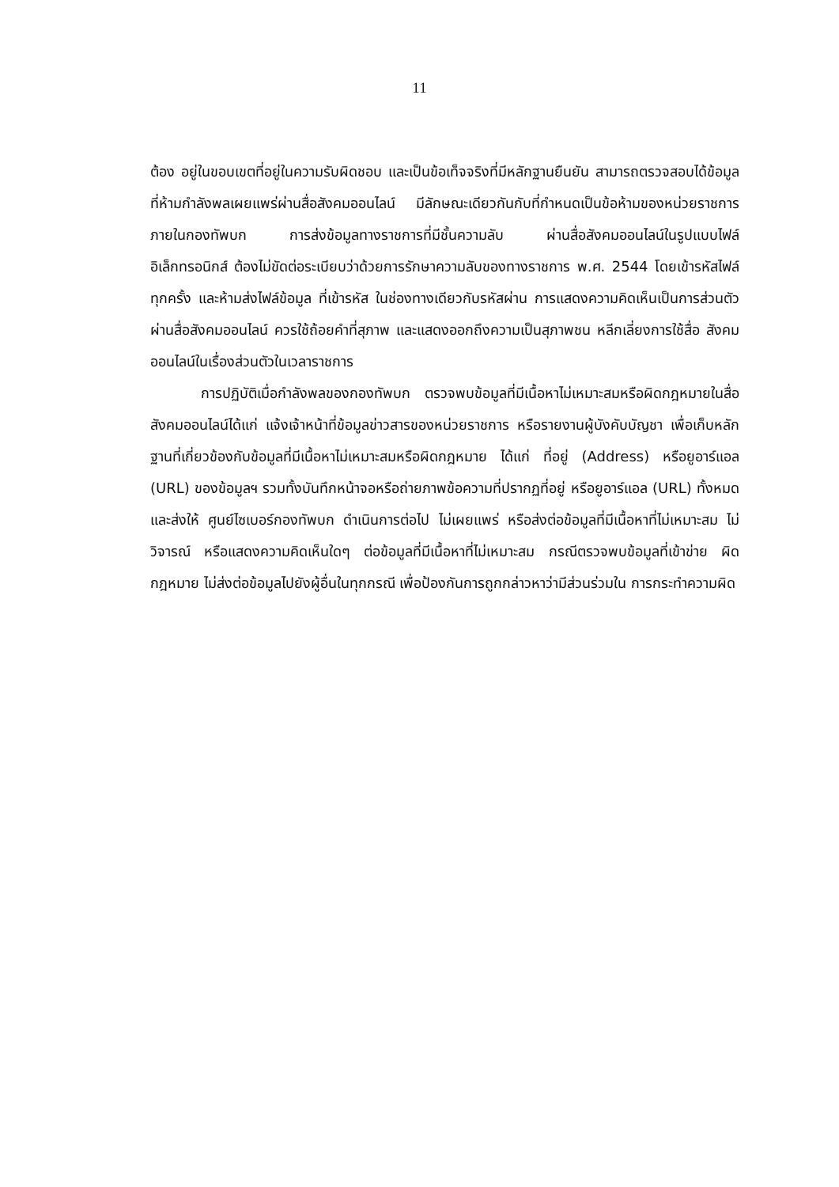11
ต้อง อยู่ในขอบเขตที่อยู่ในความรับผิดชอบ และเป็นข้อเท็จจริงที่มีหลักฐานยืนยัน สามารถตรวจสอบได้ข้อมูลที่ห้ามกำลังพลเผยแพร่ผ่านสื่อสังคมออนไลน์ มีลักษณะเดียวกันกับที่กำหนดเป็นข้อห้ามของหน่วยราชการภายในกองทัพบก การส่งข้อมูลทางราชการที่มีชั้นความลับ ผ่านสื่อสังคมออนไลน์ในรูปแบบไฟล์อิเล็กทรอนิกส์ ต้องไม่ขัดต่อระเบียบว่าด้วยการรักษาความลับของทางราชการ พ.ศ. 2544 โดยเข้ารหัสไฟล์ทุกครั้ง และห้ามส่งไฟล์ข้อมูล ที่เข้ารหัส ในช่องทางเดียวกับรหัสผ่าน การแสดงความคิดเห็นเป็นการส่วนตัวผ่านสื่อสังคมออนไลน์ ควรใช้ถ้อยคำที่สุภาพ และแสดงออกถึงความเป็นสุภาพชน หลีกเลี่ยงการใช้สื่อ สังคมออนไลน์ในเรื่องส่วนตัวในเวลาราชการ
การปฏิบัติเมื่อกำลังพลของกองทัพบก ตรวจพบข้อมูลที่มีเนื้อหาไม่เหมาะสมหรือผิดกฎหมายในสื่อสังคมออนไลน์ได้แก่ แจ้งเจ้าหน้าที่ข้อมูลข่าวสารของหน่วยราชการ หรือรายงานผู้บังคับบัญชา เพื่อเก็บหลักฐานที่เกี่ยวข้องกับข้อมูลที่มีเนื้อหาไม่เหมาะสมหรือผิดกฎหมาย ได้แก่ ที่อยู่ (Address) หรือยูอาร์แอล (URL) ของข้อมูลฯ รวมทั้งบันทึกหน้าจอหรือถ่ายภาพข้อความที่ปรากฏที่อยู่ หรือยูอาร์แอล (URL) ทั้งหมด และส่งให้ ศูนย์ไซเบอร์กองทัพบก ดำเนินการต่อไป ไม่เผยแพร่ หรือส่งต่อข้อมูลที่มีเนื้อหาที่ไม่เหมาะสม ไม่วิจารณ์ หรือแสดงความคิดเห็นใดๆ ต่อข้อมูลที่มีเนื้อหาที่ไม่เหมาะสม กรณีตรวจพบข้อมูลที่เข้าข่าย ผิดกฎหมาย ไม่ส่งต่อข้อมูลไปยังผู้อื่นในทุกกรณี เพื่อป้องกันการถูกกล่าวหาว่ามีส่วนร่วมใน การกระทำความผิด